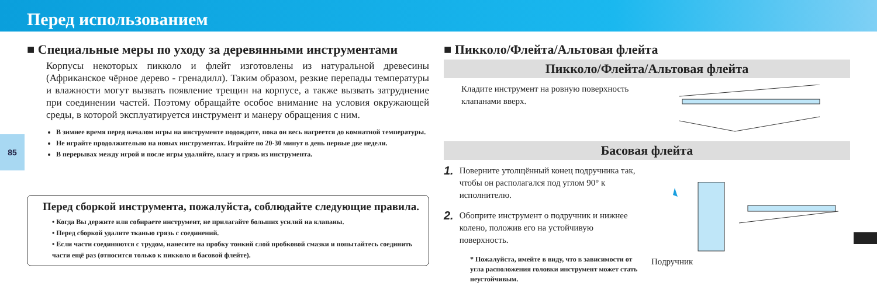Перед использованием
85
■ Специальные меры по уходу за деревянными инструментами
Корпусы некоторых пикколо и флейт изготовлены из натуральной древесины (Африканское чёрное дерево - гренадилл). Таким образом, резкие перепады температуры и влажности могут вызвать появление трещин на корпусе, а также вызвать затруднение при соединении частей. Поэтому обращайте особое внимание на условия окружающей среды, в которой эксплуатируется инструмент и манеру обращения с ним.
В зимнее время перед началом игры на инструменте подождите, пока он весь нагреется до комнатной температуры.
Не играйте продолжительно на новых инструментах. Играйте по 20-30 минут в день первые две недели.
В перерывах между игрой и после игры удаляйте, влагу и грязь из инструмента.
Перед сборкой инструмента, пожалуйста, соблюдайте следующие правила.
• Когда Вы держите или собираете инструмент, не прилагайте больших усилий на клапаны.
• Перед сборкой удалите тканью грязь с соединений.
• Если части соединяются с трудом, нанесите на пробку тонкий слой пробковой смазки и попытайтесь соединить части ещё раз (относится только к пикколо и басовой флейте).
■ Пикколо/Флейта/Альтовая флейта
Пикколо/Флейта/Альтовая флейта
Кладите инструмент на ровную поверхность клапанами вверх.
Басовая флейта
1. Поверните утолщённый конец подручника так, чтобы он располагался под углом 90° к исполнителю.
2. Обоприте инструмент о подручник и нижнее колено, положив его на устойчивую поверхность.
* Пожалуйста, имейте в виду, что в зависимости от угла расположения головки инструмент может стать неустойчивым.
Подручник